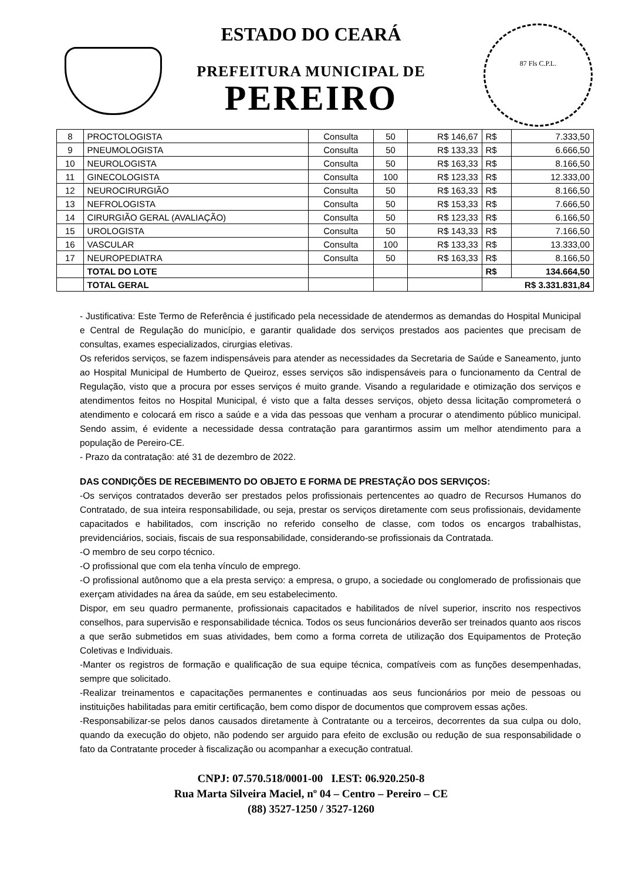ESTADO DO CEARÁ
PREFEITURA MUNICIPAL DE
PEREIRO
87 Fls C.P.L.
| 8 | PROCTOLOGISTA | Consulta | 50 | R$ 146,67 | R$ | 7.333,50 |
| 9 | PNEUMOLOGISTA | Consulta | 50 | R$ 133,33 | R$ | 6.666,50 |
| 10 | NEUROLOGISTA | Consulta | 50 | R$ 163,33 | R$ | 8.166,50 |
| 11 | GINECOLOGISTA | Consulta | 100 | R$ 123,33 | R$ | 12.333,00 |
| 12 | NEUROCIRURGIÃO | Consulta | 50 | R$ 163,33 | R$ | 8.166,50 |
| 13 | NEFROLOGISTA | Consulta | 50 | R$ 153,33 | R$ | 7.666,50 |
| 14 | CIRURGIÃO GERAL (AVALIAÇÃO) | Consulta | 50 | R$ 123,33 | R$ | 6.166,50 |
| 15 | UROLOGISTA | Consulta | 50 | R$ 143,33 | R$ | 7.166,50 |
| 16 | VASCULAR | Consulta | 100 | R$ 133,33 | R$ | 13.333,00 |
| 17 | NEUROPEDIATRA | Consulta | 50 | R$ 163,33 | R$ | 8.166,50 |
| | TOTAL DO LOTE | | | | R$ | 134.664,50 |
| | TOTAL GERAL | | | | R$ 3.331.831,84 | |
- Justificativa: Este Termo de Referência é justificado pela necessidade de atendermos as demandas do Hospital Municipal e Central de Regulação do município, e garantir qualidade dos serviços prestados aos pacientes que precisam de consultas, exames especializados, cirurgias eletivas.
Os referidos serviços, se fazem indispensáveis para atender as necessidades da Secretaria de Saúde e Saneamento, junto ao Hospital Municipal de Humberto de Queiroz, esses serviços são indispensáveis para o funcionamento da Central de Regulação, visto que a procura por esses serviços é muito grande. Visando a regularidade e otimização dos serviços e atendimentos feitos no Hospital Municipal, é visto que a falta desses serviços, objeto dessa licitação comprometerá o atendimento e colocará em risco a saúde e a vida das pessoas que venham a procurar o atendimento público municipal. Sendo assim, é evidente a necessidade dessa contratação para garantirmos assim um melhor atendimento para a população de Pereiro-CE.
- Prazo da contratação: até 31 de dezembro de 2022.
DAS CONDIÇÕES DE RECEBIMENTO DO OBJETO E FORMA DE PRESTAÇÃO DOS SERVIÇOS:
-Os serviços contratados deverão ser prestados pelos profissionais pertencentes ao quadro de Recursos Humanos do Contratado, de sua inteira responsabilidade, ou seja, prestar os serviços diretamente com seus profissionais, devidamente capacitados e habilitados, com inscrição no referido conselho de classe, com todos os encargos trabalhistas, previdenciários, sociais, fiscais de sua responsabilidade, considerando-se profissionais da Contratada.
-O membro de seu corpo técnico.
-O profissional que com ela tenha vínculo de emprego.
-O profissional autônomo que a ela presta serviço: a empresa, o grupo, a sociedade ou conglomerado de profissionais que exerçam atividades na área da saúde, em seu estabelecimento.
Dispor, em seu quadro permanente, profissionais capacitados e habilitados de nível superior, inscrito nos respectivos conselhos, para supervisão e responsabilidade técnica. Todos os seus funcionários deverão ser treinados quanto aos riscos a que serão submetidos em suas atividades, bem como a forma correta de utilização dos Equipamentos de Proteção Coletivas e Individuais.
-Manter os registros de formação e qualificação de sua equipe técnica, compatíveis com as funções desempenhadas, sempre que solicitado.
-Realizar treinamentos e capacitações permanentes e continuadas aos seus funcionários por meio de pessoas ou instituições habilitadas para emitir certificação, bem como dispor de documentos que comprovem essas ações.
-Responsabilizar-se pelos danos causados diretamente à Contratante ou a terceiros, decorrentes da sua culpa ou dolo, quando da execução do objeto, não podendo ser arguido para efeito de exclusão ou redução de sua responsabilidade o fato da Contratante proceder à fiscalização ou acompanhar a execução contratual.
CNPJ: 07.570.518/0001-00 I.EST: 06.920.250-8
Rua Marta Silveira Maciel, nº 04 – Centro – Pereiro – CE
(88) 3527-1250 / 3527-1260